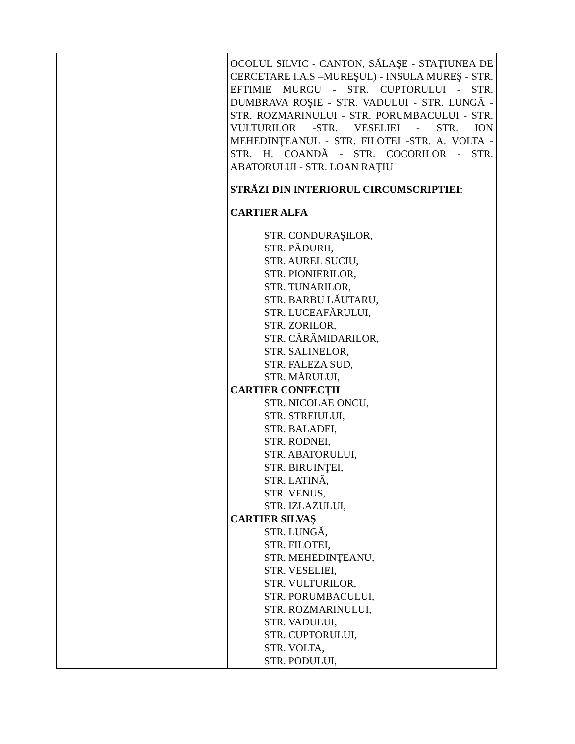| | | OCOLUL SILVIC - CANTON, SĂLAŞE - STAŢIUNEA DE CERCETARE I.A.S –MUREŞUL) - INSULA MUREŞ - STR. EFTIMIE MURGU - STR. CUPTORULUI - STR. DUMBRAVA ROŞIE - STR. VADULUI - STR. LUNGĂ - STR. ROZMARINULUI - STR. PORUMBACULUI - STR. VULTURILOR -STR. VESELIEI - STR. ION MEHEDINŢEANUL - STR. FILOTEI -STR. A. VOLTA - STR. H. COANDĂ - STR. COCORILOR - STR. ABATORULUI - STR. LOAN RAŢIU STRĂZI DIN INTERIORUL CIRCUMSCRIPTIEI : CARTIER ALFA STR. CONDURAŞILOR, STR. PĂDURII, STR. AUREL SUCIU, STR. PIONIERILOR, STR. TUNARILOR, STR. BARBU LĂUTARU, STR. LUCEAFĂRULUI, STR. ZORILOR, STR. CĂRĂMIDARILOR, STR. SALINELOR, STR. FALEZA SUD, STR. MĂRULUI, CARTIER CONFECŢII STR. NICOLAE ONCU, STR. STREIULUI, STR. BALADEI, STR. RODNEI, STR. ABATORULUI, STR. BIRUINŢEI, STR. LATINĂ, STR. VENUS, STR. IZLAZULUI, CARTIER SILVAŞ STR. LUNGĂ, STR. FILOTEI, STR. MEHEDINŢEANU, STR. VESELIEI, STR. VULTURILOR, STR. PORUMBACULUI, STR. ROZMARINULUI, STR. VADULUI, STR. CUPTORULUI, STR. VOLTA, STR. PODULUI, |